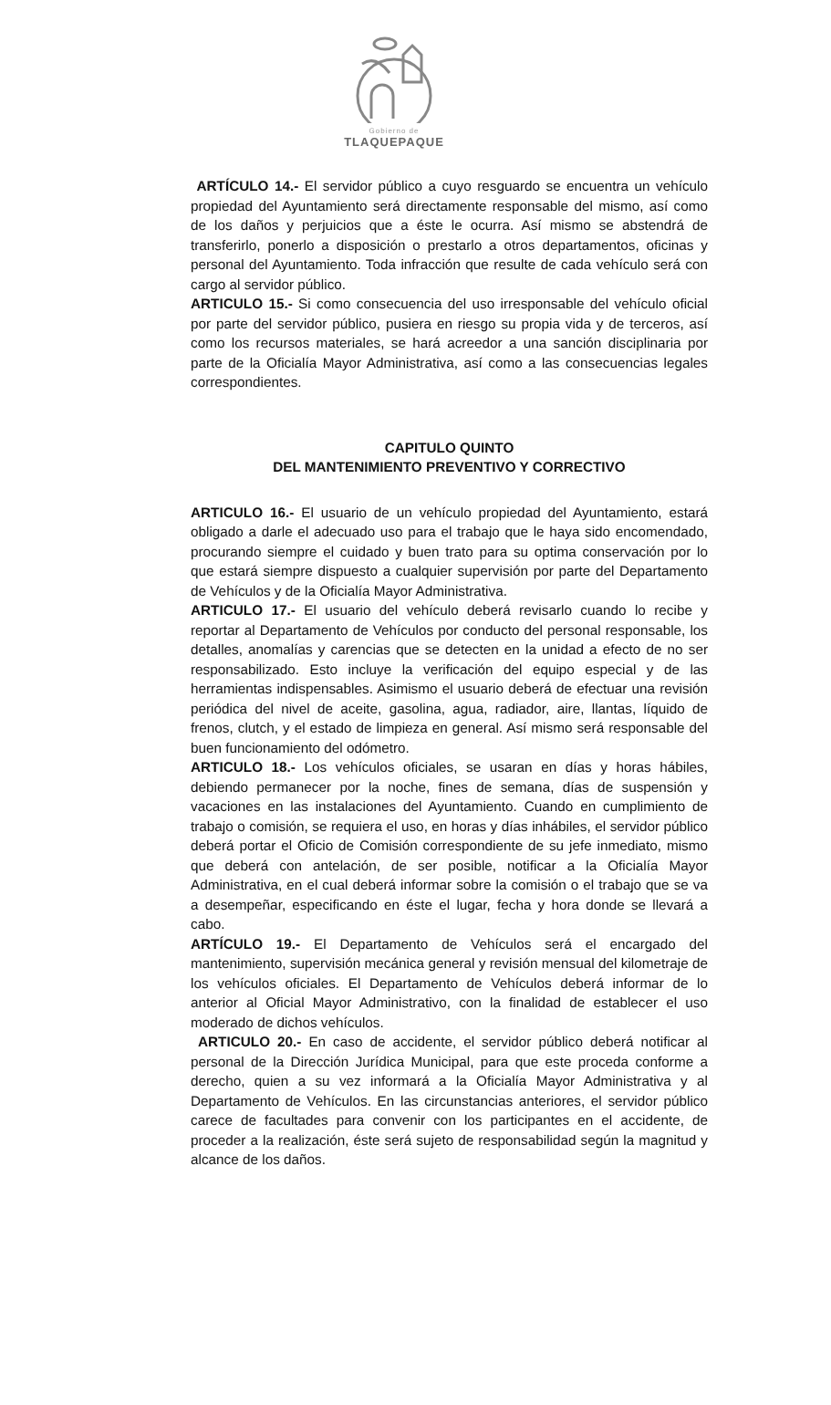Gobierno de
TLAQUEPAQUE
ARTÍCULO 14.- El servidor público a cuyo resguardo se encuentra un vehículo propiedad del Ayuntamiento será directamente responsable del mismo, así como de los daños y perjuicios que a éste le ocurra. Así mismo se abstendrá de transferirlo, ponerlo a disposición o prestarlo a otros departamentos, oficinas y personal del Ayuntamiento. Toda infracción que resulte de cada vehículo será con cargo al servidor público.
ARTICULO 15.- Si como consecuencia del uso irresponsable del vehículo oficial por parte del servidor público, pusiera en riesgo su propia vida y de terceros, así como los recursos materiales, se hará acreedor a una sanción disciplinaria por parte de la Oficialía Mayor Administrativa, así como a las consecuencias legales correspondientes.
CAPITULO QUINTO
DEL MANTENIMIENTO PREVENTIVO Y CORRECTIVO
ARTICULO 16.- El usuario de un vehículo propiedad del Ayuntamiento, estará obligado a darle el adecuado uso para el trabajo que le haya sido encomendado, procurando siempre el cuidado y buen trato para su optima conservación por lo que estará siempre dispuesto a cualquier supervisión por parte del Departamento de Vehículos y de la Oficialía Mayor Administrativa.
ARTICULO 17.- El usuario del vehículo deberá revisarlo cuando lo recibe y reportar al Departamento de Vehículos por conducto del personal responsable, los detalles, anomalías y carencias que se detecten en la unidad a efecto de no ser responsabilizado. Esto incluye la verificación del equipo especial y de las herramientas indispensables. Asimismo el usuario deberá de efectuar una revisión periódica del nivel de aceite, gasolina, agua, radiador, aire, llantas, líquido de frenos, clutch, y el estado de limpieza en general. Así mismo será responsable del buen funcionamiento del odómetro.
ARTICULO 18.- Los vehículos oficiales, se usaran en días y horas hábiles, debiendo permanecer por la noche, fines de semana, días de suspensión y vacaciones en las instalaciones del Ayuntamiento. Cuando en cumplimiento de trabajo o comisión, se requiera el uso, en horas y días inhábiles, el servidor público deberá portar el Oficio de Comisión correspondiente de su jefe inmediato, mismo que deberá con antelación, de ser posible, notificar a la Oficialía Mayor Administrativa, en el cual deberá informar sobre la comisión o el trabajo que se va a desempeñar, especificando en éste el lugar, fecha y hora donde se llevará a cabo.
ARTÍCULO 19.- El Departamento de Vehículos será el encargado del mantenimiento, supervisión mecánica general y revisión mensual del kilometraje de los vehículos oficiales. El Departamento de Vehículos deberá informar de lo anterior al Oficial Mayor Administrativo, con la finalidad de establecer el uso moderado de dichos vehículos.
ARTICULO 20.- En caso de accidente, el servidor público deberá notificar al personal de la Dirección Jurídica Municipal, para que este proceda conforme a derecho, quien a su vez informará a la Oficialía Mayor Administrativa y al Departamento de Vehículos. En las circunstancias anteriores, el servidor público carece de facultades para convenir con los participantes en el accidente, de proceder a la realización, éste será sujeto de responsabilidad según la magnitud y alcance de los daños.